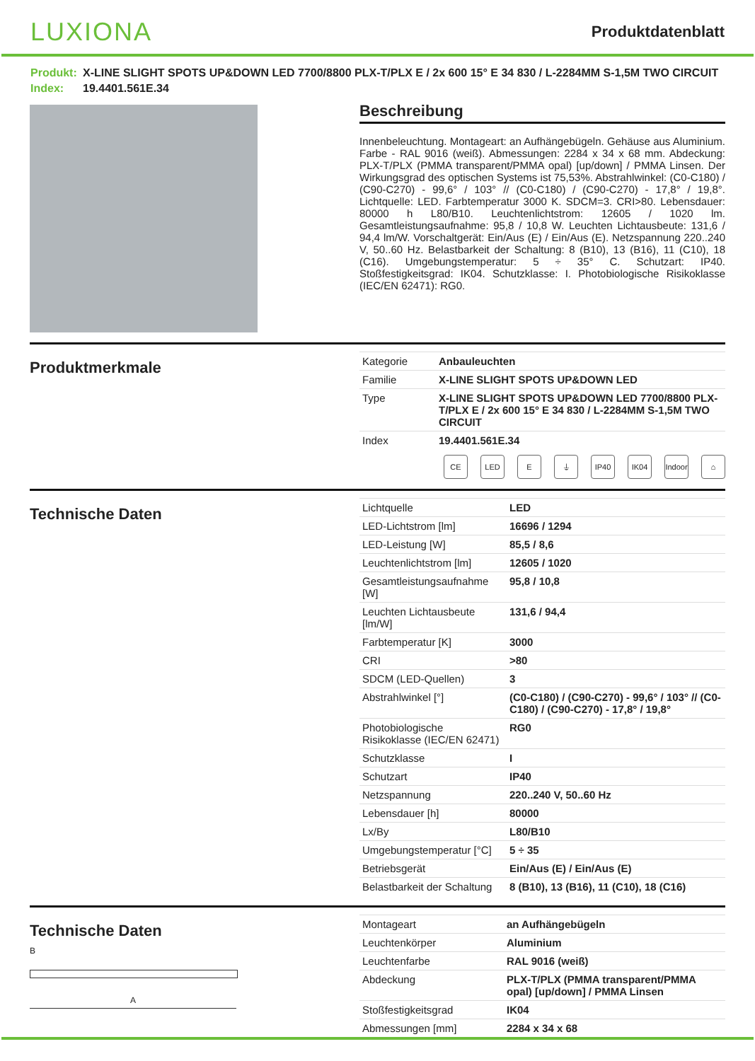LUXIONA
Produktdatenblatt
Produkt: X-LINE SLIGHT SPOTS UP&DOWN LED 7700/8800 PLX-T/PLX E / 2x 600 15° E 34 830 / L-2284MM S-1,5M TWO CIRCUIT
Index: 19.4401.561E.34
Beschreibung
Innenbeleuchtung. Montageart: an Aufhängebügeln. Gehäuse aus Aluminium. Farbe - RAL 9016 (weiß). Abmessungen: 2284 x 34 x 68 mm. Abdeckung: PLX-T/PLX (PMMA transparent/PMMA opal) [up/down] / PMMA Linsen. Der Wirkungsgrad des optischen Systems ist 75,53%. Abstrahlwinkel: (C0-C180) / (C90-C270) - 99,6° / 103° // (C0-C180) / (C90-C270) - 17,8° / 19,8°. Lichtquelle: LED. Farbtemperatur 3000 K. SDCM=3. CRI>80. Lebensdauer: 80000 h L80/B10. Leuchtenlichtstrom: 12605 / 1020 lm. Gesamtleistungsaufnahme: 95,8 / 10,8 W. Leuchten Lichtausbeute: 131,6 / 94,4 lm/W. Vorschaltgerät: Ein/Aus (E) / Ein/Aus (E). Netzspannung 220..240 V, 50..60 Hz. Belastbarkeit der Schaltung: 8 (B10), 13 (B16), 11 (C10), 18 (C16). Umgebungstemperatur: 5 ÷ 35° C. Schutzart: IP40. Stoßfestigkeitsgrad: IK04. Schutzklasse: I. Photobiologische Risikoklasse (IEC/EN 62471): RG0.
Produktmerkmale
| Kategorie | Anbauleuchten |
| Familie | X-LINE SLIGHT SPOTS UP&DOWN LED |
| Type | X-LINE SLIGHT SPOTS UP&DOWN LED 7700/8800 PLX-T/PLX E / 2x 600 15° E 34 830 / L-2284MM S-1,5M TWO CIRCUIT |
| Index | 19.4401.561E.34 |
CE LED E ⏚ IP40 IK04 Indoor ⌂
Technische Daten
| Lichtquelle | LED |
| LED-Lichtstrom [lm] | 16696 / 1294 |
| LED-Leistung [W] | 85,5 / 8,6 |
| Leuchtenlichtstrom [lm] | 12605 / 1020 |
| Gesamtleistungsaufnahme [W] | 95,8 / 10,8 |
| Leuchten Lichtausbeute [lm/W] | 131,6 / 94,4 |
| Farbtemperatur [K] | 3000 |
| CRI | >80 |
| SDCM (LED-Quellen) | 3 |
| Abstrahlwinkel [°] | (C0-C180) / (C90-C270) - 99,6° / 103° // (C0-C180) / (C90-C270) - 17,8° / 19,8° |
| Photobiologische Risikoklasse (IEC/EN 62471) | RG0 |
| Schutzklasse | I |
| Schutzart | IP40 |
| Netzspannung | 220..240 V, 50..60 Hz |
| Lebensdauer [h] | 80000 |
| Lx/By | L80/B10 |
| Umgebungstemperatur [°C] | 5 ÷ 35 |
| Betriebsgerät | Ein/Aus (E) / Ein/Aus (E) |
| Belastbarkeit der Schaltung | 8 (B10), 13 (B16), 11 (C10), 18 (C16) |
Technische Daten
B
A
| Montageart | an Aufhängebügeln |
| Leuchtenkörper | Aluminium |
| Leuchtenfarbe | RAL 9016 (weiß) |
| Abdeckung | PLX-T/PLX (PMMA transparent/PMMA opal) [up/down] / PMMA Linsen |
| Stoßfestigkeitsgrad | IK04 |
| Abmessungen [mm] | 2284 x 34 x 68 |